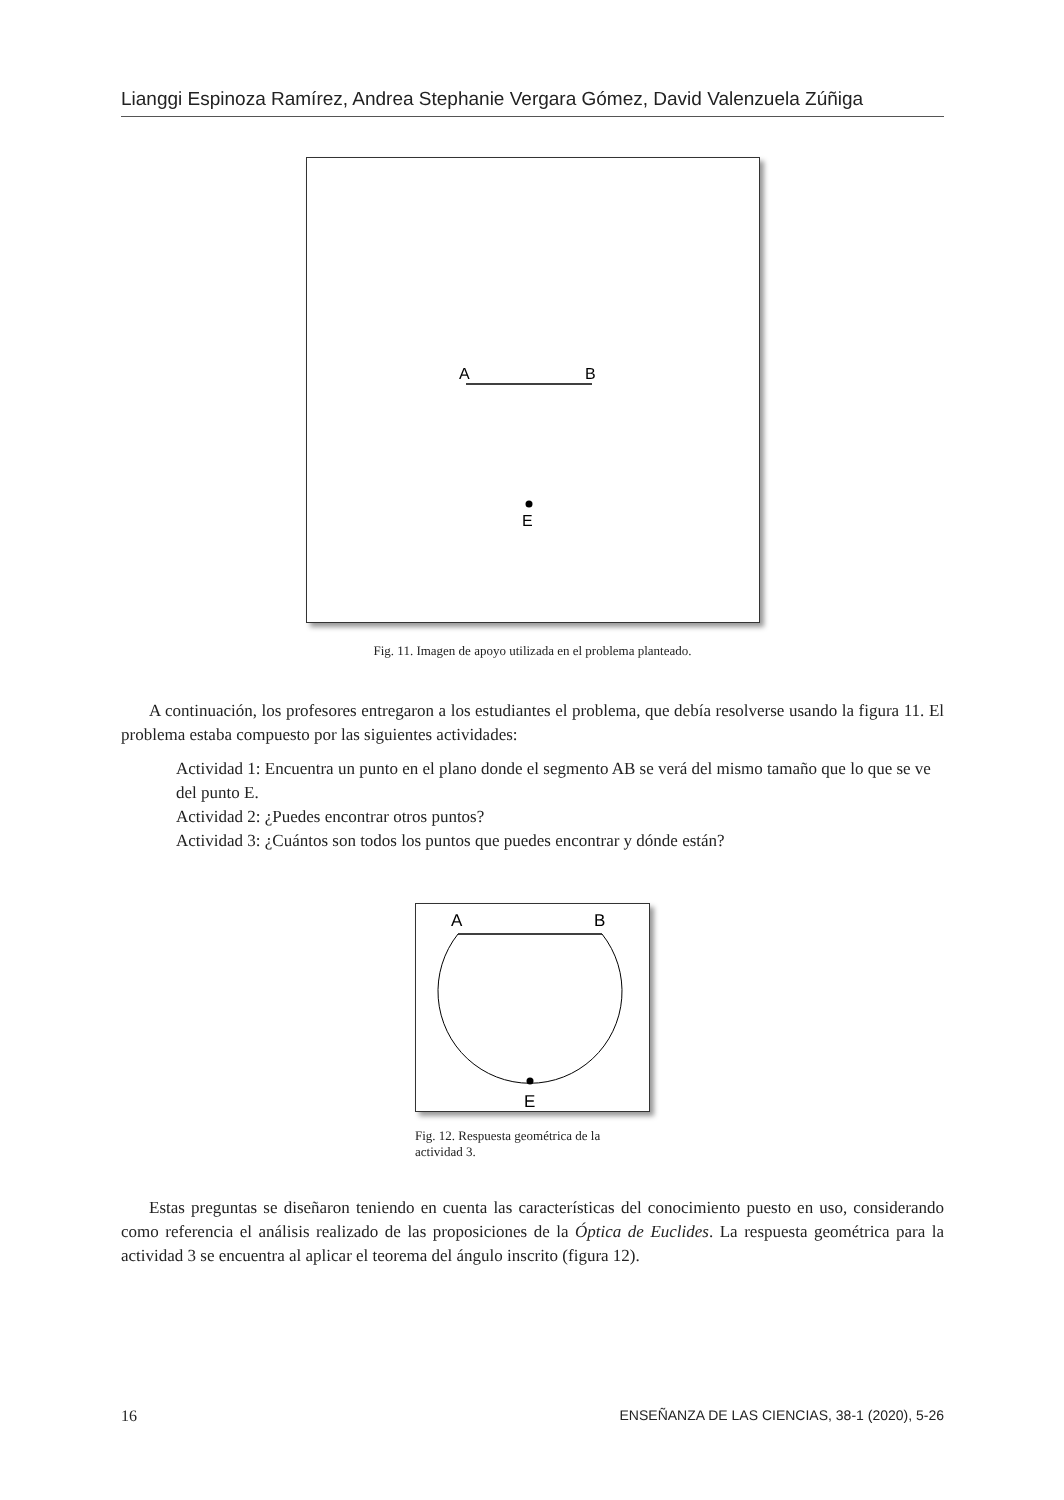Lianggi Espinoza Ramírez, Andrea Stephanie Vergara Gómez, David Valenzuela Zúñiga
A
B
E
Fig. 11. Imagen de apoyo utilizada en el problema planteado.
A continuación, los profesores entregaron a los estudiantes el problema, que debía resolverse usando la figura 11. El problema estaba compuesto por las siguientes actividades:
Actividad 1: Encuentra un punto en el plano donde el segmento AB se verá del mismo tamaño que lo que se ve del punto E.
Actividad 2: ¿Puedes encontrar otros puntos?
Actividad 3: ¿Cuántos son todos los puntos que puedes encontrar y dónde están?
A
B
E
Fig. 12. Respuesta geométrica de la actividad 3.
Estas preguntas se diseñaron teniendo en cuenta las características del conocimiento puesto en uso, considerando como referencia el análisis realizado de las proposiciones de la Óptica de Euclides. La respuesta geométrica para la actividad 3 se encuentra al aplicar el teorema del ángulo inscrito (figura 12).
16 ENSEÑANZA DE LAS CIENCIAS, 38-1 (2020), 5-26